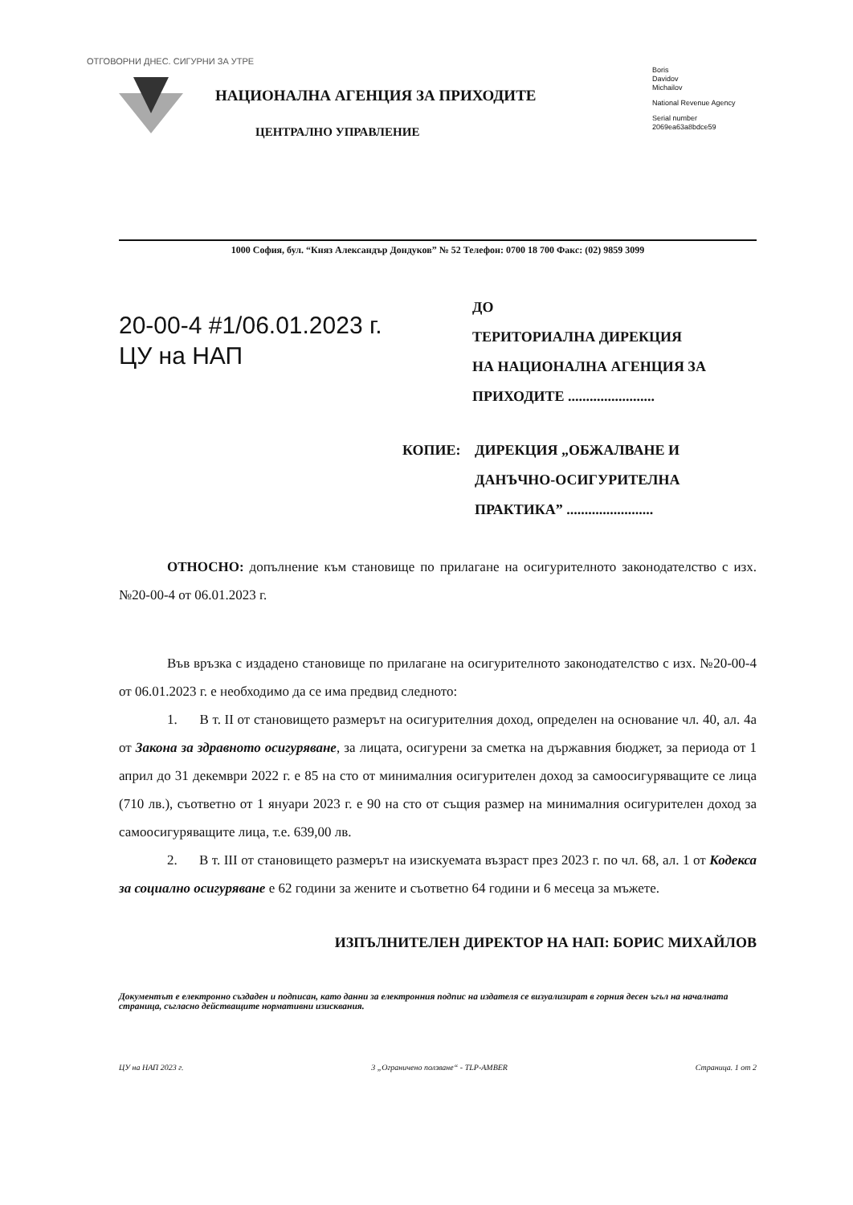ОТГОВОРНИ ДНЕС. СИГУРНИ ЗА УТРЕ
НАЦИОНАЛНА АГЕНЦИЯ ЗА ПРИХОДИТЕ
ЦЕНТРАЛНО УПРАВЛЕНИЕ
Boris
Davidov
Michailov
National Revenue Agency
Serial number
2069ea63a8bdce59
1000 София, бул. “Княз Александър Дондуков” № 52 Телефон: 0700 18 700 Факс: (02) 9859 3099
20-00-4 #1/06.01.2023 г.
ЦУ на НАП
ДО
ТЕРИТОРИАЛНА ДИРЕКЦИЯ
НА НАЦИОНАЛНА АГЕНЦИЯ ЗА
ПРИХОДИТЕ ........................
КОПИЕ: ДИРЕКЦИЯ „ОБЖАЛВАНЕ И
ДАНЪЧНО-ОСИГУРИТЕЛНА
ПРАКТИКА” ........................
ОТНОСНО: допълнение към становище по прилагане на осигурителното законодателство с изх. №20-00-4 от 06.01.2023 г.
Във връзка с издадено становище по прилагане на осигурителното законодателство с изх. №20-00-4 от 06.01.2023 г. е необходимо да се има предвид следното:
1. В т. II от становището размерът на осигурителния доход, определен на основание чл. 40, ал. 4а от Закона за здравното осигуряване, за лицата, осигурени за сметка на държавния бюджет, за периода от 1 април до 31 декември 2022 г. е 85 на сто от минималния осигурителен доход за самоосигуряващите се лица (710 лв.), съответно от 1 януари 2023 г. е 90 на сто от същия размер на минималния осигурителен доход за самоосигуряващите лица, т.е. 639,00 лв.
2. В т. III от становището размерът на изискуемата възраст през 2023 г. по чл. 68, ал. 1 от Кодекса за социално осигуряване е 62 години за жените и съответно 64 години и 6 месеца за мъжете.
ИЗПЪЛНИТЕЛЕН ДИРЕКТОР НА НАП: БОРИС МИХАЙЛОВ
Документът е електронно създаден и подписан, като данни за електронния подпис на издателя се визуализират в горния десен ъгъл на началната страница, съгласно действащите нормативни изисквания.
ЦУ на НАП 2023 г. 3 „Ограничено ползване“ - TLP-AMBER Страница. 1 от 2